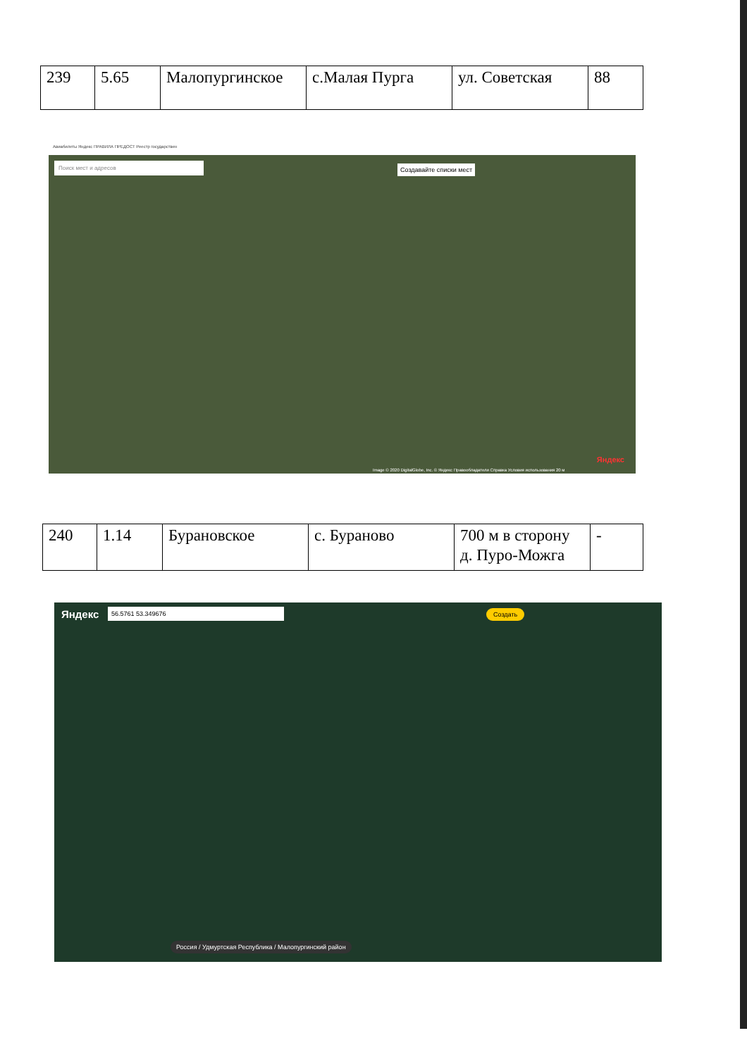| 239 | 5.65 | Малопургинское | с.Малая Пурга | ул. Советская | 88 |
Авиабилеты Яндекс ПРАВИЛА ПРЕДОСТ Реестр государствен
Поиск мест и адресов
Создавайте списки мест
Яндекс
Image © 2020 DigitalGlobe, Inc. © Яндекс Правообладатели Справка Условия использования 20 м
| 240 | 1.14 | Бурановское | с. Бураново | 700 м в сторону д. Пуро-Можга | - |
Яндекс 56.5761 53.349676 Создать
Россия / Удмуртская Республика / Малопургинский район